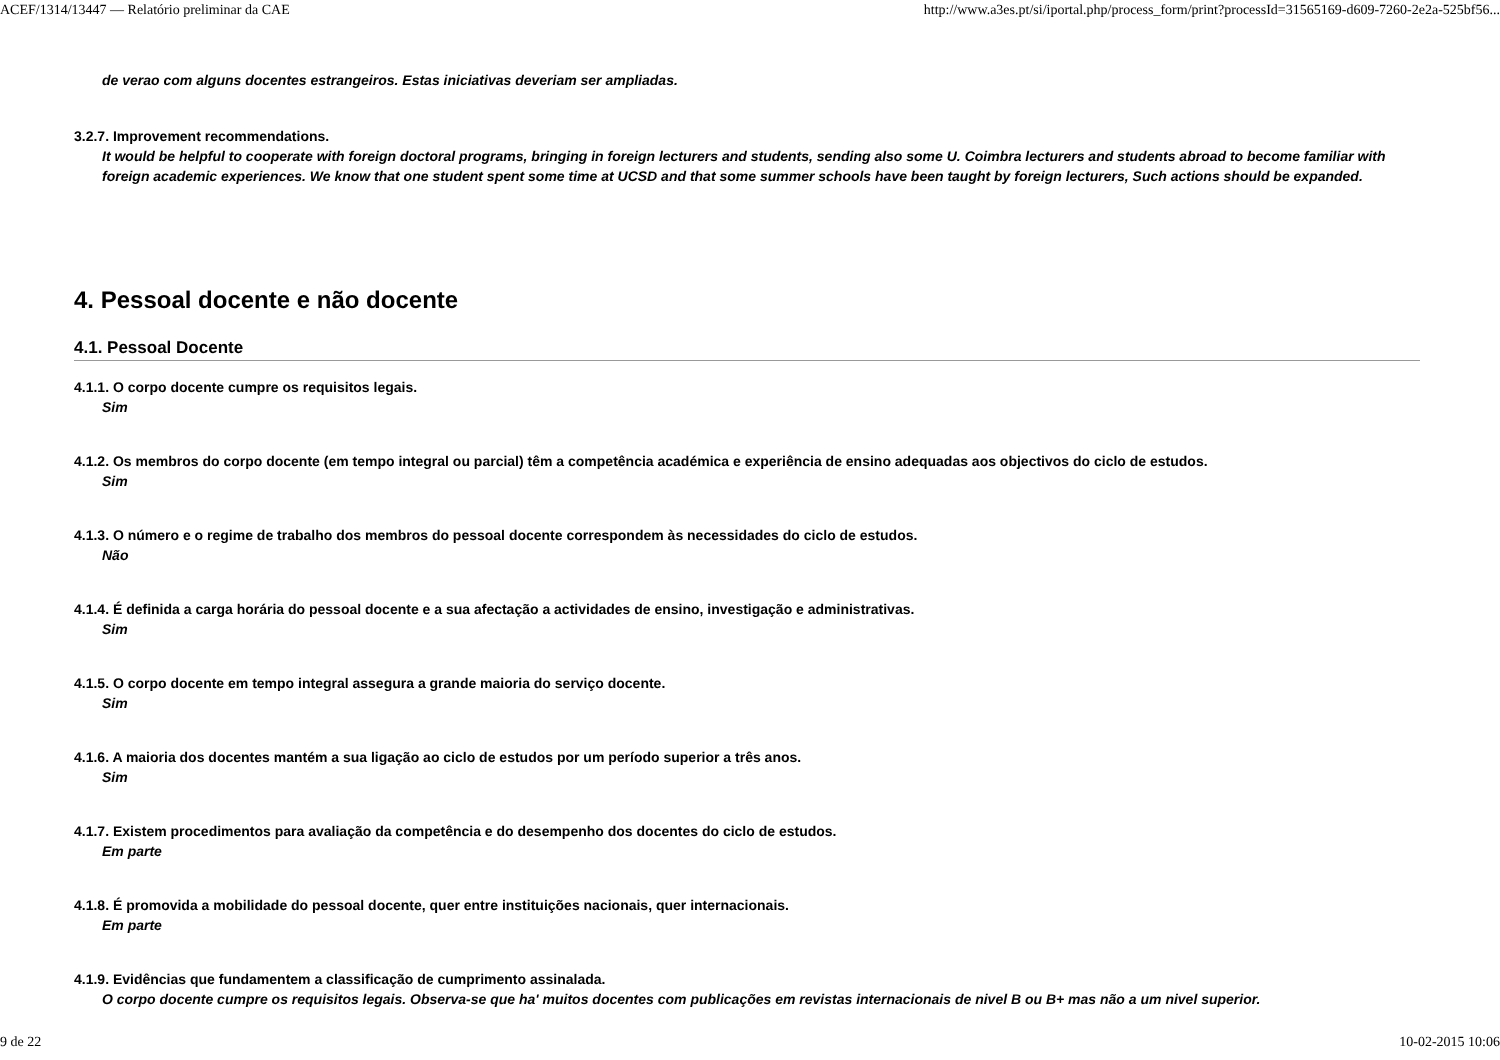ACEF/1314/13447 — Relatório preliminar da CAE http://www.a3es.pt/si/iportal.php/process_form/print?processId=31565169-d609-7260-2e2a-525bf56...
de verao com alguns docentes estrangeiros. Estas iniciativas deveriam ser ampliadas.
3.2.7. Improvement recommendations.
It would be helpful to cooperate with foreign doctoral programs, bringing in foreign lecturers and students, sending also some U. Coimbra lecturers and students abroad to become familiar with foreign academic experiences. We know that one student spent some time at UCSD and that some summer schools have been taught by foreign lecturers, Such actions should be expanded.
4. Pessoal docente e não docente
4.1. Pessoal Docente
4.1.1. O corpo docente cumpre os requisitos legais.
Sim
4.1.2. Os membros do corpo docente (em tempo integral ou parcial) têm a competência académica e experiência de ensino adequadas aos objectivos do ciclo de estudos.
Sim
4.1.3. O número e o regime de trabalho dos membros do pessoal docente correspondem às necessidades do ciclo de estudos.
Não
4.1.4. É definida a carga horária do pessoal docente e a sua afectação a actividades de ensino, investigação e administrativas.
Sim
4.1.5. O corpo docente em tempo integral assegura a grande maioria do serviço docente.
Sim
4.1.6. A maioria dos docentes mantém a sua ligação ao ciclo de estudos por um período superior a três anos.
Sim
4.1.7. Existem procedimentos para avaliação da competência e do desempenho dos docentes do ciclo de estudos.
Em parte
4.1.8. É promovida a mobilidade do pessoal docente, quer entre instituições nacionais, quer internacionais.
Em parte
4.1.9. Evidências que fundamentem a classificação de cumprimento assinalada.
O corpo docente cumpre os requisitos legais. Observa-se que ha' muitos docentes com publicações em revistas internacionais de nivel B ou B+ mas não a um nivel superior.
9 de 22 10-02-2015 10:06